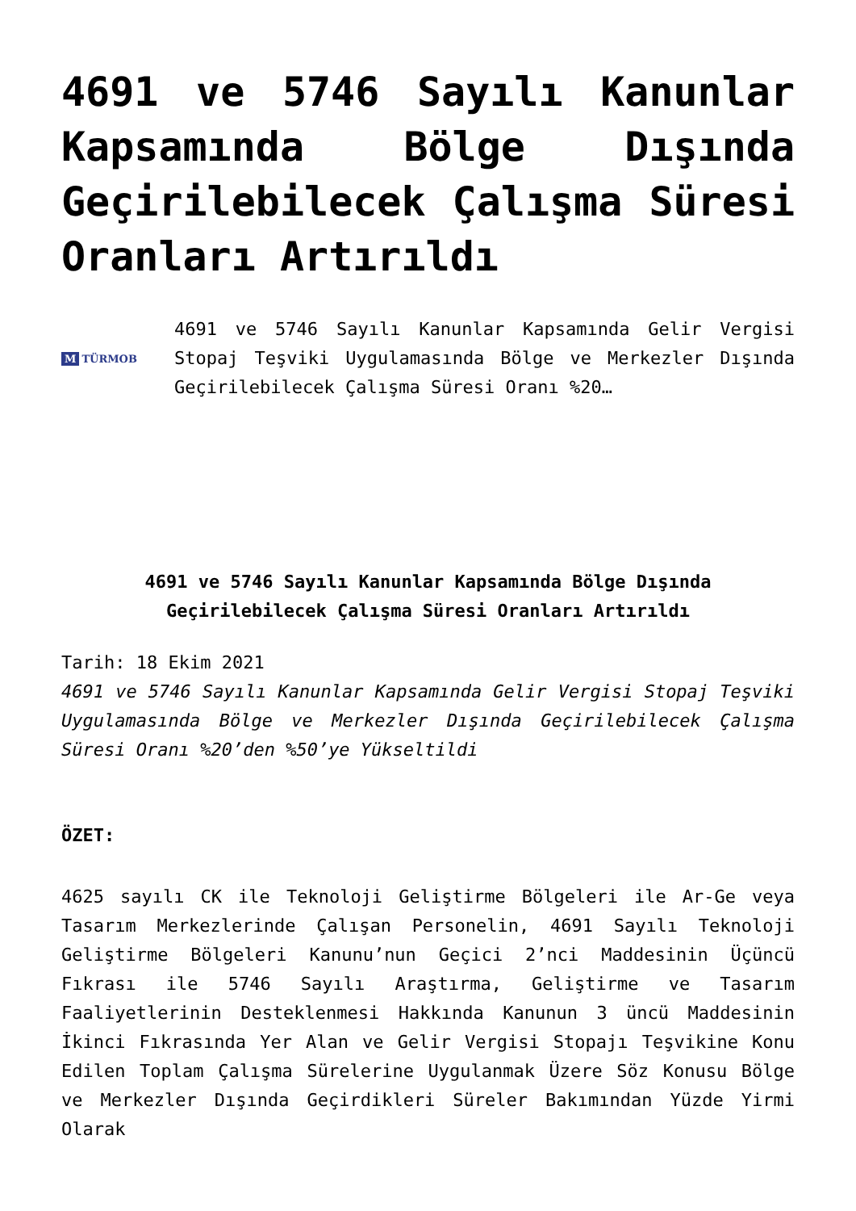4691 ve 5746 Sayılı Kanunlar Kapsamında Bölge Dışında Geçirilebilecek Çalışma Süresi Oranları Artırıldı
M TÜRMOB
4691 ve 5746 Sayılı Kanunlar Kapsamında Gelir Vergisi Stopaj Teşviki Uygulamasında Bölge ve Merkezler Dışında Geçirilebilecek Çalışma Süresi Oranı %20…
4691 ve 5746 Sayılı Kanunlar Kapsamında Bölge Dışında Geçirilebilecek Çalışma Süresi Oranları Artırıldı
Tarih: 18 Ekim 2021
4691 ve 5746 Sayılı Kanunlar Kapsamında Gelir Vergisi Stopaj Teşviki Uygulamasında Bölge ve Merkezler Dışında Geçirilebilecek Çalışma Süresi Oranı %20’den %50’ye Yükseltildi
ÖZET:
4625 sayılı CK ile Teknoloji Geliştirme Bölgeleri ile Ar-Ge veya Tasarım Merkezlerinde Çalışan Personelin, 4691 Sayılı Teknoloji Geliştirme Bölgeleri Kanunu’nun Geçici 2’nci Maddesinin Üçüncü Fıkrası ile 5746 Sayılı Araştırma, Geliştirme ve Tasarım Faaliyetlerinin Desteklenmesi Hakkında Kanunun 3 üncü Maddesinin İkinci Fıkrasında Yer Alan ve Gelir Vergisi Stopajı Teşvikine Konu Edilen Toplam Çalışma Sürelerine Uygulanmak Üzere Söz Konusu Bölge ve Merkezler Dışında Geçirdikleri Süreler Bakımından Yüzde Yirmi Olarak